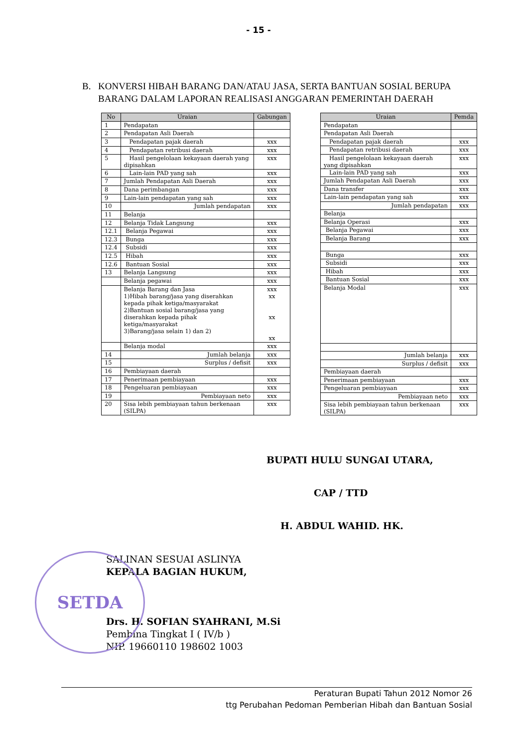- 15 -
B. KONVERSI HIBAH BARANG DAN/ATAU JASA, SERTA BANTUAN SOSIAL BERUPA BARANG DALAM LAPORAN REALISASI ANGGARAN PEMERINTAH DAERAH
| No | Uraian | Gabungan |
| --- | --- | --- |
| 1 | Pendapatan | |
| 2 | Pendapatan Asli Daerah | |
| 3 | Pendapatan pajak daerah | xxx |
| 4 | Pendapatan retribusi daerah | xxx |
| 5 | Hasil pengelolaan kekayaan daerah yang dipisahkan | xxx |
| 6 | Lain-lain PAD yang sah | xxx |
| 7 | Jumlah Pendapatan Asli Daerah | xxx |
| 8 | Dana perimbangan | xxx |
| 9 | Lain-lain pendapatan yang sah | xxx |
| 10 | Jumlah pendapatan | xxx |
| 11 | Belanja | |
| 12 | Belanja Tidak Langsung | xxx |
| 12.1 | Belanja Pegawai | xxx |
| 12.3 | Bunga | xxx |
| 12.4 | Subsidi | xxx |
| 12.5 | Hibah | xxx |
| 12.6 | Bantuan Sosial | xxx |
| 13 | Belanja Langsung | xxx |
| | Belanja pegawai | xxx |
| | Belanja Barang dan Jasa 1)Hibah barang/jasa yang diserahkan kepada pihak ketiga/masyarakat 2)Bantuan sosial barang/jasa yang diserahkan kepada pihak ketiga/masyarakat 3)Barang/jasa selain 1) dan 2) | xxx xx xx xx |
| | Belanja modal | xxx |
| 14 | Jumlah belanja | xxx |
| 15 | Surplus / defisit | xxx |
| 16 | Pembiayaan daerah | |
| 17 | Penerimaan pembiayaan | xxx |
| 18 | Pengeluaran pembiayaan | xxx |
| 19 | Pembiayaan neto | xxx |
| 20 | Sisa lebih pembiayaan tahun berkenaan (SILPA) | xxx |
| Uraian | Pemda |
| --- | --- |
| Pendapatan | |
| Pendapatan Asli Daerah | |
| Pendapatan pajak daerah | xxx |
| Pendapatan retribusi daerah | xxx |
| Hasil pengelolaan kekayaan daerah yang dipisahkan | xxx |
| Lain-lain PAD yang sah | xxx |
| Jumlah Pendapatan Asli Daerah | xxx |
| Dana transfer | xxx |
| Lain-lain pendapatan yang sah | xxx |
| Jumlah pendapatan | xxx |
| Belanja | |
| Belanja Operasi | xxx |
| Belanja Pegawai | xxx |
| Belanja Barang | xxx |
| Bunga | xxx |
| Subsidi | xxx |
| Hibah | xxx |
| Bantuan Sosial | xxx |
| Belanja Modal | xxx |
| Jumlah belanja | xxx |
| Surplus / defisit | xxx |
| Pembiayaan daerah | |
| Penerimaan pembiayaan | xxx |
| Pengeluaran pembiayaan | xxx |
| Pembiayaan neto | xxx |
| Sisa lebih pembiayaan tahun berkenaan (SILPA) | xxx |
BUPATI HULU SUNGAI UTARA,
CAP / TTD
H. ABDUL WAHID. HK.
SETDA
SALINAN SESUAI ASLINYA
KEPALA BAGIAN HUKUM,
Drs. H. SOFIAN SYAHRANI, M.Si
Pembina Tingkat I ( IV/b )
NIP. 19660110 198602 1003
Peraturan Bupati Tahun 2012 Nomor 26
ttg Perubahan Pedoman Pemberian Hibah dan Bantuan Sosial